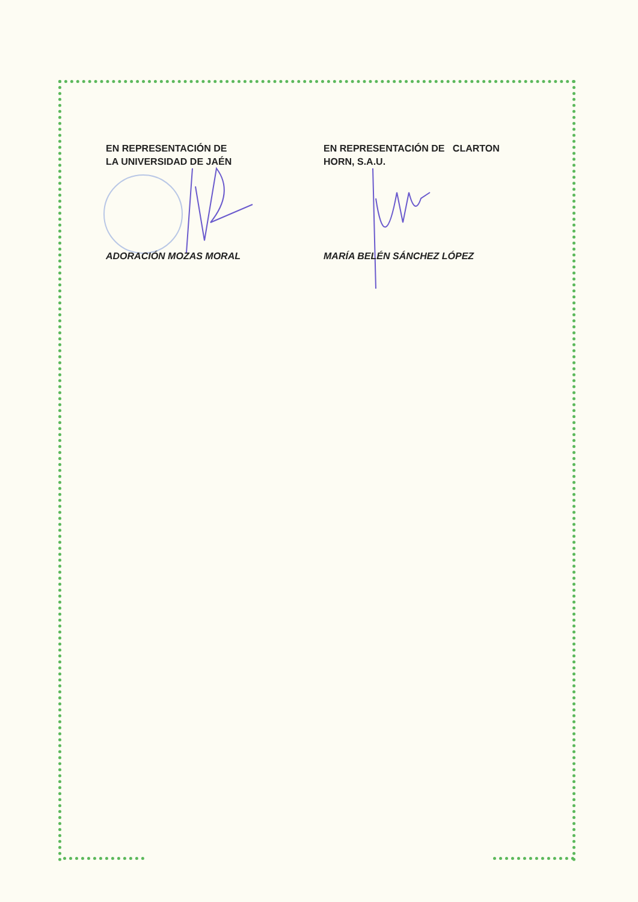EN REPRESENTACIÓN DE
LA UNIVERSIDAD DE JAÉN
ADORACIÓN MOZAS MORAL
EN REPRESENTACIÓN DE CLARTON
HORN, S.A.U.
MARÍA BELÉN SÁNCHEZ LÓPEZ